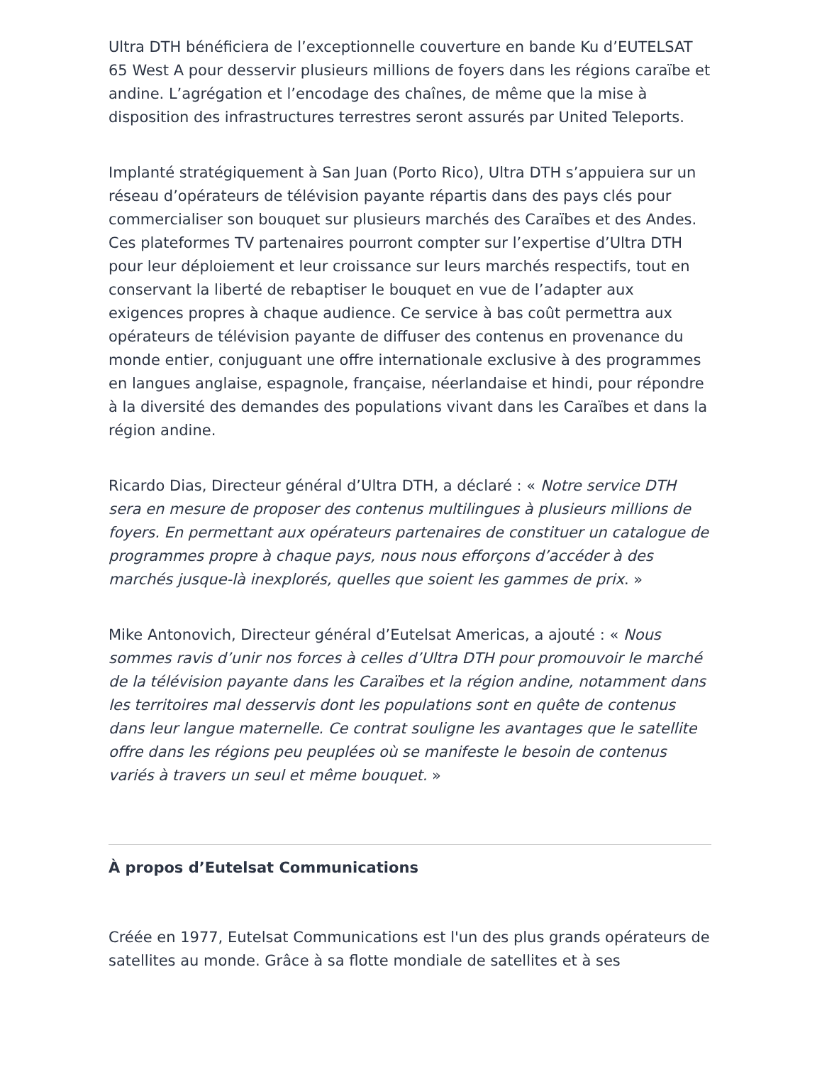Ultra DTH bénéficiera de l’exceptionnelle couverture en bande Ku d’EUTELSAT 65 West A pour desservir plusieurs millions de foyers dans les régions caraïbe et andine. L’agrégation et l’encodage des chaînes, de même que la mise à disposition des infrastructures terrestres seront assurés par United Teleports.
Implanté stratégiquement à San Juan (Porto Rico), Ultra DTH s’appuiera sur un réseau d’opérateurs de télévision payante répartis dans des pays clés pour commercialiser son bouquet sur plusieurs marchés des Caraïbes et des Andes. Ces plateformes TV partenaires pourront compter sur l’expertise d’Ultra DTH pour leur déploiement et leur croissance sur leurs marchés respectifs, tout en conservant la liberté de rebaptiser le bouquet en vue de l’adapter aux exigences propres à chaque audience. Ce service à bas coût permettra aux opérateurs de télévision payante de diffuser des contenus en provenance du monde entier, conjuguant une offre internationale exclusive à des programmes en langues anglaise, espagnole, française, néerlandaise et hindi, pour répondre à la diversité des demandes des populations vivant dans les Caraïbes et dans la région andine.
Ricardo Dias, Directeur général d’Ultra DTH, a déclaré : « Notre service DTH sera en mesure de proposer des contenus multilingues à plusieurs millions de foyers. En permettant aux opérateurs partenaires de constituer un catalogue de programmes propre à chaque pays, nous nous efforçons d’accéder à des marchés jusque-là inexplorés, quelles que soient les gammes de prix. »
Mike Antonovich, Directeur général d’Eutelsat Americas, a ajouté : « Nous sommes ravis d’unir nos forces à celles d’Ultra DTH pour promouvoir le marché de la télévision payante dans les Caraïbes et la région andine, notamment dans les territoires mal desservis dont les populations sont en quête de contenus dans leur langue maternelle. Ce contrat souligne les avantages que le satellite offre dans les régions peu peuplées où se manifeste le besoin de contenus variés à travers un seul et même bouquet. »
À propos d’Eutelsat Communications
Créée en 1977, Eutelsat Communications est l'un des plus grands opérateurs de satellites au monde. Grâce à sa flotte mondiale de satellites et à ses